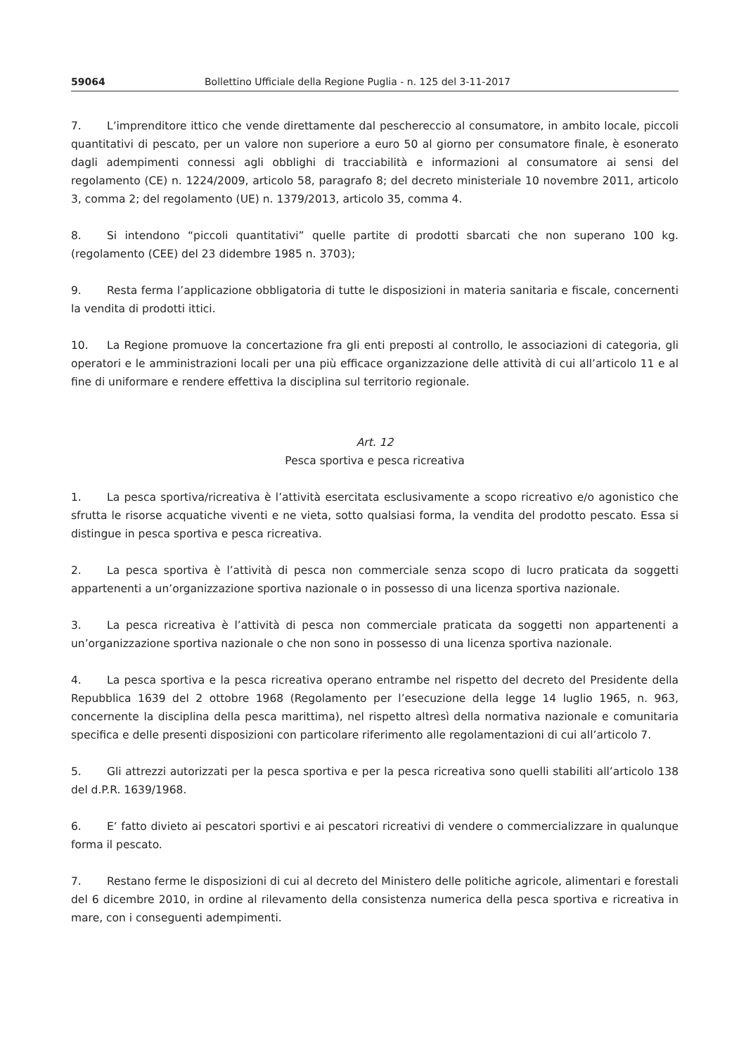59064 Bollettino Ufficiale della Regione Puglia - n. 125 del 3-11-2017
7. L’imprenditore ittico che vende direttamente dal peschereccio al consumatore, in ambito locale, piccoli quantitativi di pescato, per un valore non superiore a euro 50 al giorno per consumatore finale, è esonerato dagli adempimenti connessi agli obblighi di tracciabilità e informazioni al consumatore ai sensi del regolamento (CE) n. 1224/2009, articolo 58, paragrafo 8; del decreto ministeriale 10 novembre 2011, articolo 3, comma 2; del regolamento (UE) n. 1379/2013, articolo 35, comma 4.
8. Si intendono “piccoli quantitativi” quelle partite di prodotti sbarcati che non superano 100 kg. (regolamento (CEE) del 23 didembre 1985 n. 3703);
9. Resta ferma l’applicazione obbligatoria di tutte le disposizioni in materia sanitaria e fiscale, concernenti la vendita di prodotti ittici.
10. La Regione promuove la concertazione fra gli enti preposti al controllo, le associazioni di categoria, gli operatori e le amministrazioni locali per una più efficace organizzazione delle attività di cui all’articolo 11 e al fine di uniformare e rendere effettiva la disciplina sul territorio regionale.
Art. 12
Pesca sportiva e pesca ricreativa
1. La pesca sportiva/ricreativa è l’attività esercitata esclusivamente a scopo ricreativo e/o agonistico che sfrutta le risorse acquatiche viventi e ne vieta, sotto qualsiasi forma, la vendita del prodotto pescato. Essa si distingue in pesca sportiva e pesca ricreativa.
2. La pesca sportiva è l’attività di pesca non commerciale senza scopo di lucro praticata da soggetti appartenenti a un’organizzazione sportiva nazionale o in possesso di una licenza sportiva nazionale.
3. La pesca ricreativa è l’attività di pesca non commerciale praticata da soggetti non appartenenti a un’organizzazione sportiva nazionale o che non sono in possesso di una licenza sportiva nazionale.
4. La pesca sportiva e la pesca ricreativa operano entrambe nel rispetto del decreto del Presidente della Repubblica 1639 del 2 ottobre 1968 (Regolamento per l’esecuzione della legge 14 luglio 1965, n. 963, concernente la disciplina della pesca marittima), nel rispetto altresì della normativa nazionale e comunitaria specifica e delle presenti disposizioni con particolare riferimento alle regolamentazioni di cui all’articolo 7.
5. Gli attrezzi autorizzati per la pesca sportiva e per la pesca ricreativa sono quelli stabiliti all’articolo 138 del d.P.R. 1639/1968.
6. E’ fatto divieto ai pescatori sportivi e ai pescatori ricreativi di vendere o commercializzare in qualunque forma il pescato.
7. Restano ferme le disposizioni di cui al decreto del Ministero delle politiche agricole, alimentari e forestali del 6 dicembre 2010, in ordine al rilevamento della consistenza numerica della pesca sportiva e ricreativa in mare, con i conseguenti adempimenti.